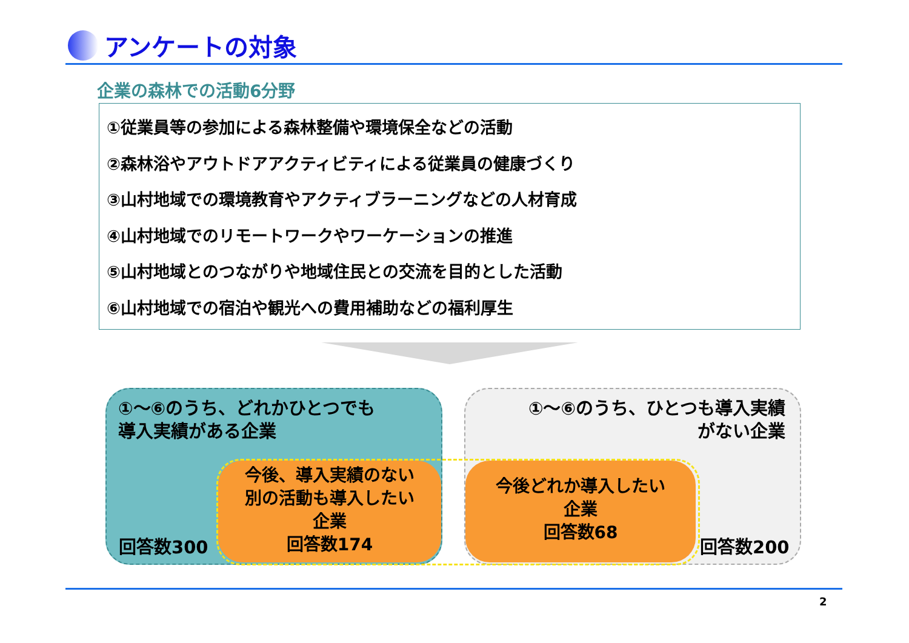アンケートの対象
企業の森林での活動6分野
①従業員等の参加による森林整備や環境保全などの活動
②森林浴やアウトドアアクティビティによる従業員の健康づくり
③山村地域での環境教育やアクティブラーニングなどの人材育成
④山村地域でのリモートワークやワーケーションの推進
⑤山村地域とのつながりや地域住民との交流を目的とした活動
⑥山村地域での宿泊や観光への費用補助などの福利厚生
①～⑥のうち、どれかひとつでも
導入実績がある企業
①～⑥のうち、ひとつも導入実績
がない企業
今後、導入実績のない
別の活動も導入したい
企業
回答数174
今後どれか導入したい
企業
回答数68
回答数300 回答数200
2